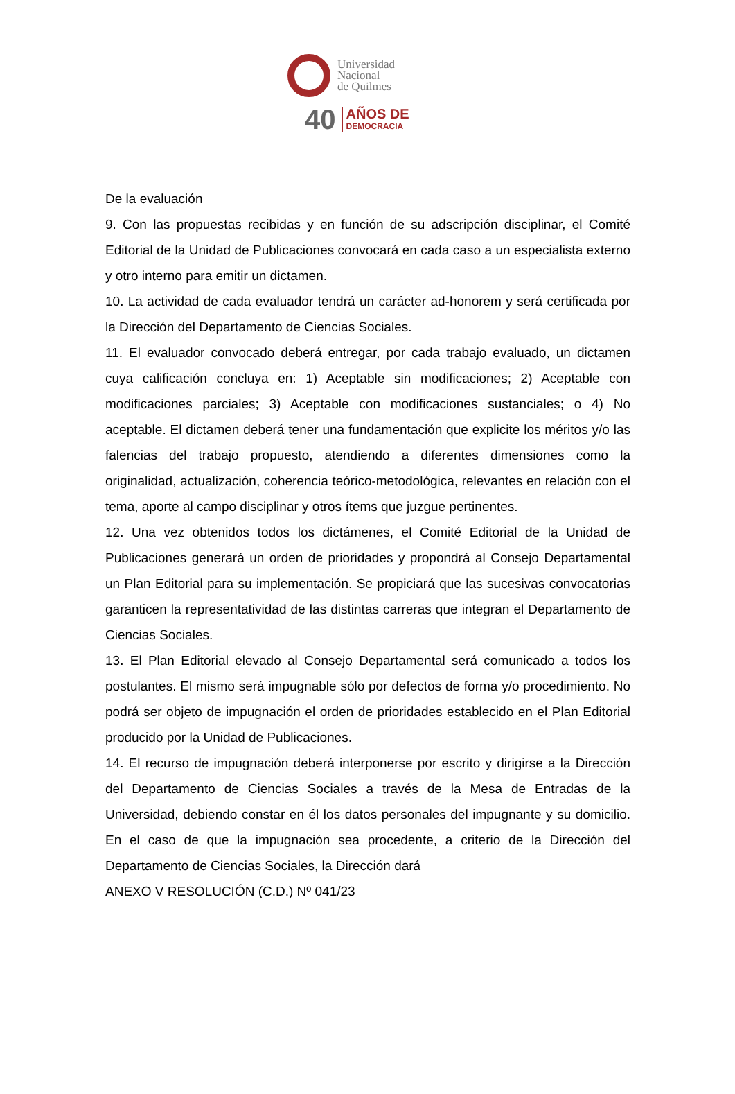Universidad
Nacional
de Quilmes
40
AÑOS DE
DEMOCRACIA
De la evaluación
9. Con las propuestas recibidas y en función de su adscripción disciplinar, el Comité Editorial de la Unidad de Publicaciones convocará en cada caso a un especialista externo y otro interno para emitir un dictamen.
10. La actividad de cada evaluador tendrá un carácter ad-honorem y será certificada por la Dirección del Departamento de Ciencias Sociales.
11. El evaluador convocado deberá entregar, por cada trabajo evaluado, un dictamen cuya calificación concluya en: 1) Aceptable sin modificaciones; 2) Aceptable con modificaciones parciales; 3) Aceptable con modificaciones sustanciales; o 4) No aceptable. El dictamen deberá tener una fundamentación que explicite los méritos y/o las falencias del trabajo propuesto, atendiendo a diferentes dimensiones como la originalidad, actualización, coherencia teórico-metodológica, relevantes en relación con el tema, aporte al campo disciplinar y otros ítems que juzgue pertinentes.
12. Una vez obtenidos todos los dictámenes, el Comité Editorial de la Unidad de Publicaciones generará un orden de prioridades y propondrá al Consejo Departamental un Plan Editorial para su implementación. Se propiciará que las sucesivas convocatorias garanticen la representatividad de las distintas carreras que integran el Departamento de Ciencias Sociales.
13. El Plan Editorial elevado al Consejo Departamental será comunicado a todos los postulantes. El mismo será impugnable sólo por defectos de forma y/o procedimiento. No podrá ser objeto de impugnación el orden de prioridades establecido en el Plan Editorial producido por la Unidad de Publicaciones.
14. El recurso de impugnación deberá interponerse por escrito y dirigirse a la Dirección del Departamento de Ciencias Sociales a través de la Mesa de Entradas de la Universidad, debiendo constar en él los datos personales del impugnante y su domicilio. En el caso de que la impugnación sea procedente, a criterio de la Dirección del Departamento de Ciencias Sociales, la Dirección dará
ANEXO V RESOLUCIÓN (C.D.) Nº 041/23